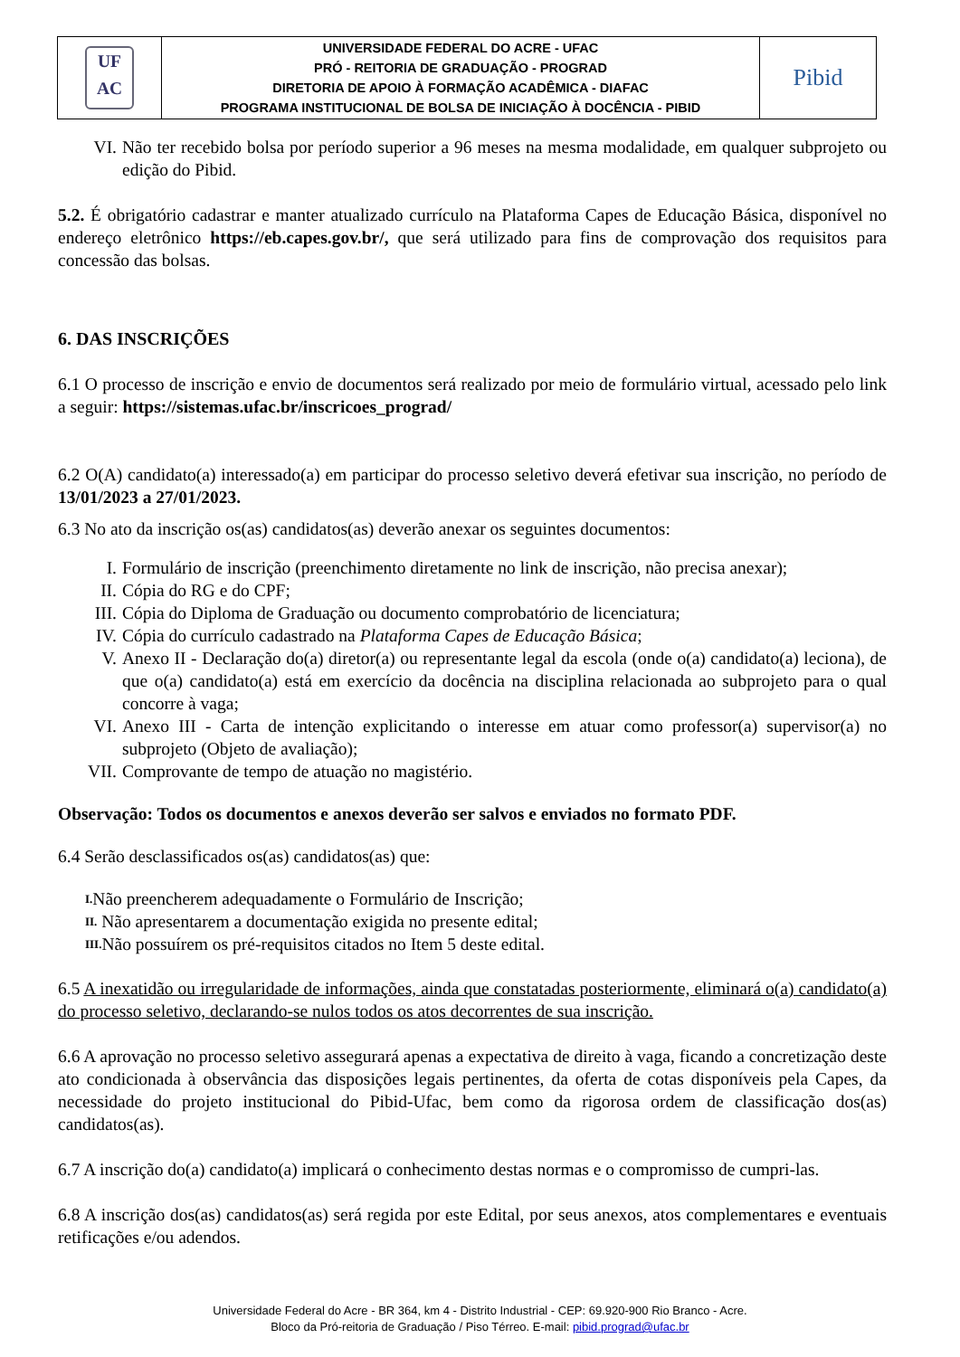| UF AC | UNIVERSIDADE FEDERAL DO ACRE - UFAC PRÓ - REITORIA DE GRADUAÇÃO - PROGRAD DIRETORIA DE APOIO À FORMAÇÃO ACADÊMICA - DIAFAC PROGRAMA INSTITUCIONAL DE BOLSA DE INICIAÇÃO À DOCÊNCIA - PIBID | Pibid |
VI. Não ter recebido bolsa por período superior a 96 meses na mesma modalidade, em qualquer subprojeto ou edição do Pibid.
5.2. É obrigatório cadastrar e manter atualizado currículo na Plataforma Capes de Educação Básica, disponível no endereço eletrônico https://eb.capes.gov.br/, que será utilizado para fins de comprovação dos requisitos para concessão das bolsas.
6. DAS INSCRIÇÕES
6.1 O processo de inscrição e envio de documentos será realizado por meio de formulário virtual, acessado pelo link a seguir: https://sistemas.ufac.br/inscricoes_prograd/
6.2 O(A) candidato(a) interessado(a) em participar do processo seletivo deverá efetivar sua inscrição, no período de 13/01/2023 a 27/01/2023.
6.3 No ato da inscrição os(as) candidatos(as) deverão anexar os seguintes documentos:
I. Formulário de inscrição (preenchimento diretamente no link de inscrição, não precisa anexar);
II. Cópia do RG e do CPF;
III. Cópia do Diploma de Graduação ou documento comprobatório de licenciatura;
IV. Cópia do currículo cadastrado na Plataforma Capes de Educação Básica;
V. Anexo II - Declaração do(a) diretor(a) ou representante legal da escola (onde o(a) candidato(a) leciona), de que o(a) candidato(a) está em exercício da docência na disciplina relacionada ao subprojeto para o qual concorre à vaga;
VI. Anexo III - Carta de intenção explicitando o interesse em atuar como professor(a) supervisor(a) no subprojeto (Objeto de avaliação);
VII. Comprovante de tempo de atuação no magistério.
Observação: Todos os documentos e anexos deverão ser salvos e enviados no formato PDF.
6.4 Serão desclassificados os(as) candidatos(as) que:
I. Não preencherem adequadamente o Formulário de Inscrição;
II. Não apresentarem a documentação exigida no presente edital;
III. Não possuírem os pré-requisitos citados no Item 5 deste edital.
6.5 A inexatidão ou irregularidade de informações, ainda que constatadas posteriormente, eliminará o(a) candidato(a) do processo seletivo, declarando-se nulos todos os atos decorrentes de sua inscrição.
6.6 A aprovação no processo seletivo assegurará apenas a expectativa de direito à vaga, ficando a concretização deste ato condicionada à observância das disposições legais pertinentes, da oferta de cotas disponíveis pela Capes, da necessidade do projeto institucional do Pibid-Ufac, bem como da rigorosa ordem de classificação dos(as) candidatos(as).
6.7 A inscrição do(a) candidato(a) implicará o conhecimento destas normas e o compromisso de cumpri-las.
6.8 A inscrição dos(as) candidatos(as) será regida por este Edital, por seus anexos, atos complementares e eventuais retificações e/ou adendos.
Universidade Federal do Acre - BR 364, km 4 - Distrito Industrial - CEP: 69.920-900 Rio Branco - Acre.
Bloco da Pró-reitoria de Graduação / Piso Térreo. E-mail: pibid.prograd@ufac.br